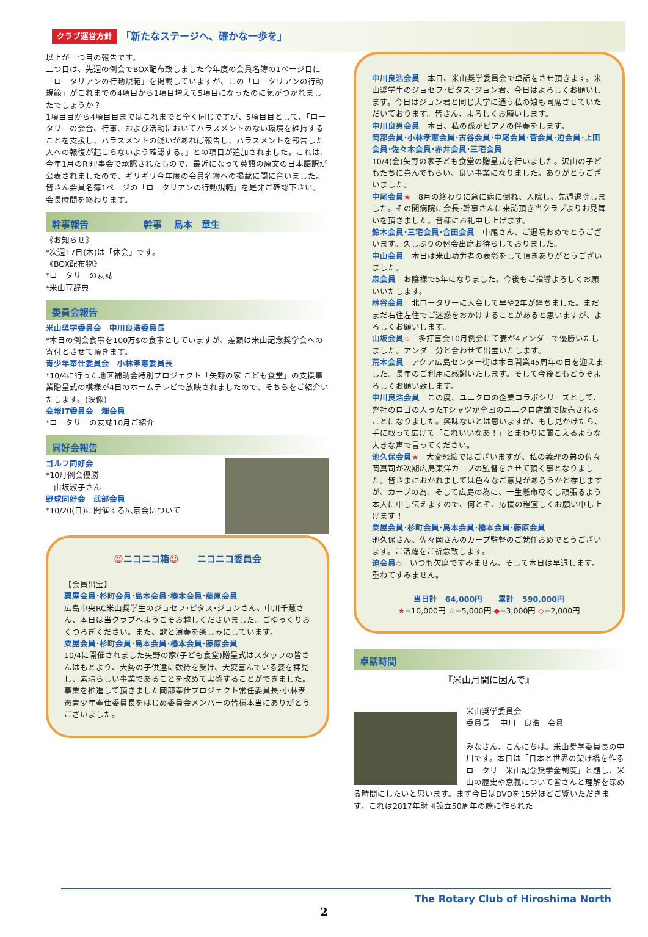クラブ運営方針 「新たなステージへ、確かな一歩を」
以上が一つ目の報告です。
二つ目は、先週の例会でBOX配布致しました今年度の会員名簿の1ページ目に「ロータリアンの行動規範」を掲載していますが、この「ロータリアンの行動規範」がこれまでの4項目から1項目増えて5項目になったのに気がつかれましたでしょうか？
1項目目から4項目目まではこれまでと全く同じですが、5項目目として、「ロータリーの会合、行事、および活動においてハラスメントのない環境を維持することを支援し、ハラスメントの疑いがあれば報告し、ハラスメントを報告した人への報復が起こらないよう確認する。」との項目が追加されました。これは、今年1月のRI理事会で承認されたもので、最近になって英語の原文の日本語訳が公表されましたので、ギリギリ今年度の会員名簿への掲載に間に合いました。皆さん会員名簿1ページの「ロータリアンの行動規範」を是非ご確認下さい。
会長時間を終わります。
幹事報告　　　　　　幹事　 島本　章生
《お知らせ》
*次週17日(木)は「休会」です。
《BOX配布物》
*ロータリーの友誌
*米山豆辞典
委員会報告
米山奨学委員会　中川良浩委員長
*本日の例会食事を100万$の食事としていますが、差額は米山記念奨学会への寄付とさせて頂きます。
青少年奉仕委員会　小林孝憲委員長
*10/4に行った地区補助金特別プロジェクト「矢野の家 こども食堂」の支援事業贈呈式の模様が4日のホームテレビで放映されましたので、そちらをご紹介いたします。(映像)
会報IT委員会　畑会員
*ロータリーの友誌10月ご紹介
同好会報告
ゴルフ同好会
*10月例会優勝
　山坂淑子さん
野球同好会　武部会員
*10/20(日)に開催する広京会について
☺ニコニコ箱☺　　ニコニコ委員会
【会員出宝】
粟屋会員･杉町会員･島本会員･櫓本会員･藤原会員
広島中央RC米山奨学生のジョセフ･ピタス･ジョンさん、中川千慧さん、本日は当クラブへようこそお越しくださいました。ごゆっくりおくつろぎください。また、歌と演奏を楽しみにしています。
粟屋会員･杉町会員･島本会員･櫓本会員･藤原会員
10/4に開催されました矢野の家(子ども食堂)贈呈式はスタッフの皆さんはもとより、大勢の子供達に歓待を受け、大変喜んでいる姿を拝見し、素晴らしい事業であることを改めて実感することができました。事業を推進して頂きました岡部奉仕プロジェクト常任委員長･小林孝憲青少年奉仕委員長をはじめ委員会メンバーの皆様本当にありがとうございました。
中川良浩会員　本日、米山奨学委員会で卓話をさせ頂きます。米山奨学生のジョセフ･ピタス･ジョン君、今日はよろしくお願いします。今日はジョン君と同じ大学に通う私の娘も同席させていただいております。皆さん、よろしくお願いします。
中川良男会員　本日、私の孫がピアノの伴奏をします。
岡部会員･小林孝憲会員･古谷会員･中尾会員･菅会員･迫会員･上田会員･佐々木会員･赤井会員･三宅会員
10/4(金)矢野の家子ども食堂の贈呈式を行いました。沢山の子どもたちに喜んでもらい、良い事業になりました。ありがとうございました。
中尾会員★　8月の終わりに急に病に倒れ、入院し、先週退院しました。その間病院に会長･幹事さんに来訪頂き当クラブよりお見舞いを頂きました。皆様にお礼申し上げます。
鈴木会員･三宅会員･合田会員　中尾さん、ご退院おめでとうございます。久しぶりの例会出席お待ちしておりました。
中山会員　本日は米山功労者の表彰をして頂きありがとうございました。
森会員　お陰様で5年になりました。今後もご指導よろしくお願いいたします。
林谷会員　北ロータリーに入会して早や2年が経ちました。まだまだ右往左往でご迷惑をおかけすることがあると思いますが、よろしくお願いします。
山坂会員☆　多打喜会10月例会にて妻が4アンダーで優勝いたしました。アンダー分と合わせて出宝いたします。
荒本会員　アクア広島センター街は本日開業45周年の日を迎えました。長年のご利用に感謝いたします。そして今後ともどうぞよろしくお願い致します。
中川良浩会員　この度、ユニクロの企業コラボシリーズとして、弊社のロゴの入ったTシャツが全国のユニクロ店舗で販売されることになりました。興味ないとは思いますが、もし見かけたら、手に取って広げて「これいいなあ！」とまわりに聞こえるような大きな声で言ってください。
池久保会員★　大変恐縮ではございますが、私の義理の弟の佐々岡真司が次期広島東洋カープの監督をさせて頂く事となりました。皆さまにおかれましては色々なご意見があろうかと存じますが、カープの為、そして広島の為に、一生懸命尽くし頑張るよう本人に申し伝えますので、何とぞ、応援の程宜しくお願い申し上げます！
粟屋会員･杉町会員･島本会員･櫓本会員･藤原会員
池久保さん、佐々岡さんのカープ監督のご就任おめでとうございます。ご活躍をご祈念致します。
迫会員◇　いつも欠席ですみません。そして本日は早退します。重ねてすみません。
当日計　64,000円　　累計　590,000円
★=10,000円 ☆=5,000円 ◆=3,000円 ◇=2,000円
卓話時間
『米山月間に因んで』
米山奨学委員会
委員長　 中川　良浩　会員
みなさん、こんにちは。米山奨学委員長の中川です。本日は「日本と世界の架け橋を作るロータリー米山記念奨学金制度」と題し、米山の歴史や意義について皆さんと理解を深める時間にしたいと思います。まず今日はDVDを15分ほどご覧いただきます。これは2017年財団設立50周年の際に作られた
The Rotary Club of Hiroshima North
2